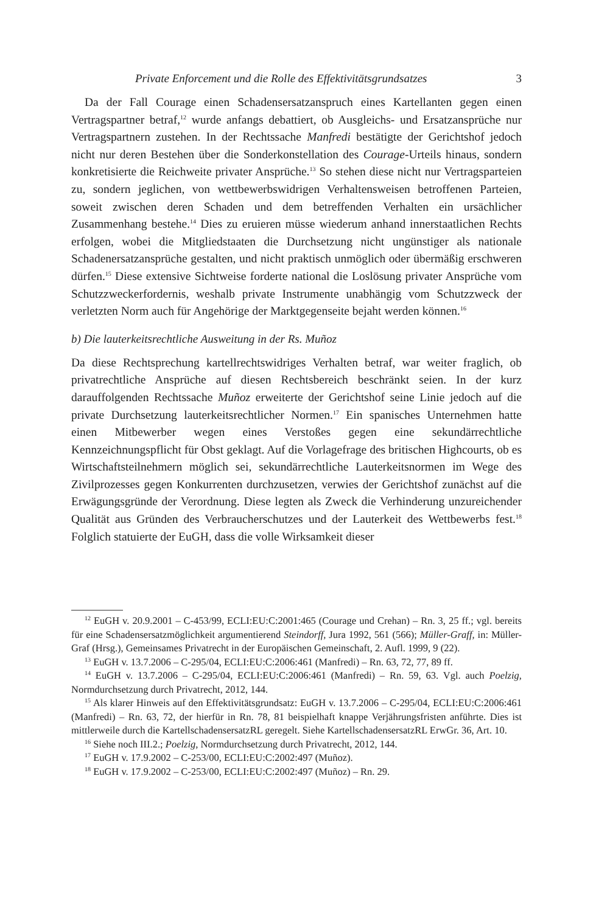Private Enforcement und die Rolle des Effektivitätsgrundsatzes 3
Da der Fall Courage einen Schadensersatzanspruch eines Kartellanten gegen einen Vertragspartner betraf,<sup>12</sup> wurde anfangs debattiert, ob Ausgleichs- und Ersatzansprüche nur Vertragspartnern zustehen. In der Rechtssache Manfredi bestätigte der Gerichtshof jedoch nicht nur deren Bestehen über die Sonderkonstellation des Courage-Urteils hinaus, sondern konkretisierte die Reichweite privater Ansprüche.<sup>13</sup> So stehen diese nicht nur Vertragsparteien zu, sondern jeglichen, von wettbewerbswidrigen Verhaltensweisen betroffenen Parteien, soweit zwischen deren Schaden und dem betreffenden Verhalten ein ursächlicher Zusammenhang bestehe.<sup>14</sup> Dies zu eruieren müsse wiederum anhand innerstaatlichen Rechts erfolgen, wobei die Mitgliedstaaten die Durchsetzung nicht ungünstiger als nationale Schadenersatzansprüche gestalten, und nicht praktisch unmöglich oder übermäßig erschweren dürfen.<sup>15</sup> Diese extensive Sichtweise forderte national die Loslösung privater Ansprüche vom Schutzzweckerfordernis, weshalb private Instrumente unabhängig vom Schutzzweck der verletzten Norm auch für Angehörige der Marktgegenseite bejaht werden können.<sup>16</sup>
b) Die lauterkeitsrechtliche Ausweitung in der Rs. Muñoz
Da diese Rechtsprechung kartellrechtswidriges Verhalten betraf, war weiter fraglich, ob privatrechtliche Ansprüche auf diesen Rechtsbereich beschränkt seien. In der kurz darauffolgenden Rechtssache Muñoz erweiterte der Gerichtshof seine Linie jedoch auf die private Durchsetzung lauterkeitsrechtlicher Normen.<sup>17</sup> Ein spanisches Unternehmen hatte einen Mitbewerber wegen eines Verstoßes gegen eine sekundärrechtliche Kennzeichnungspflicht für Obst geklagt. Auf die Vorlagefrage des britischen Highcourts, ob es Wirtschaftsteilnehmern möglich sei, sekundärrechtliche Lauterkeitsnormen im Wege des Zivilprozesses gegen Konkurrenten durchzusetzen, verwies der Gerichtshof zunächst auf die Erwägungsgründe der Verordnung. Diese legten als Zweck die Verhinderung unzureichender Qualität aus Gründen des Verbraucherschutzes und der Lauterkeit des Wettbewerbs fest.<sup>18</sup> Folglich statuierte der EuGH, dass die volle Wirksamkeit dieser
<sup>12</sup> EuGH v. 20.9.2001 – C-453/99, ECLI:EU:C:2001:465 (Courage und Crehan) – Rn. 3, 25 ff.; vgl. bereits für eine Schadensersatzmöglichkeit argumentierend Steindorff, Jura 1992, 561 (566); Müller-Graff, in: Müller-Graf (Hrsg.), Gemeinsames Privatrecht in der Europäischen Gemeinschaft, 2. Aufl. 1999, 9 (22).
<sup>13</sup> EuGH v. 13.7.2006 – C-295/04, ECLI:EU:C:2006:461 (Manfredi) – Rn. 63, 72, 77, 89 ff.
<sup>14</sup> EuGH v. 13.7.2006 – C-295/04, ECLI:EU:C:2006:461 (Manfredi) – Rn. 59, 63. Vgl. auch Poelzig, Normdurchsetzung durch Privatrecht, 2012, 144.
<sup>15</sup> Als klarer Hinweis auf den Effektivitätsgrundsatz: EuGH v. 13.7.2006 – C-295/04, ECLI:EU:C:2006:461 (Manfredi) – Rn. 63, 72, der hierfür in Rn. 78, 81 beispielhaft knappe Verjährungsfristen anführte. Dies ist mittlerweile durch die KartellschadensersatzRL geregelt. Siehe KartellschadensersatzRL ErwGr. 36, Art. 10.
<sup>16</sup> Siehe noch III.2.; Poelzig, Normdurchsetzung durch Privatrecht, 2012, 144.
<sup>17</sup> EuGH v. 17.9.2002 – C-253/00, ECLI:EU:C:2002:497 (Muñoz).
<sup>18</sup> EuGH v. 17.9.2002 – C-253/00, ECLI:EU:C:2002:497 (Muñoz) – Rn. 29.